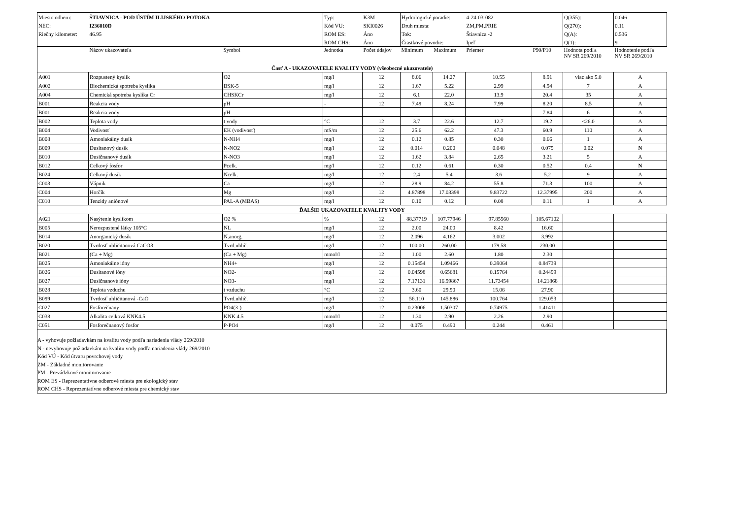| Miesto odberu: | ŠTIAVNICA - POD ÚSTÍM ILIJSKÉHO POTOKA | Typ: | K3M | Hydrologické poradie: | 4-24-03-082 | Q(355): | 0.046 |
| NEC: | I236010D | Kód VU: | SKI0026 | Druh miesta: | ZM,PM,PRIE | Q(270): | 0.11 |
| Riečny kilometer: | 46.95 | ROM ES: | Áno | Tok: | Štiavnica -2 | Q(A): | 0.536 |
| | | ROM CHS: | Áno | Čiastkové povodie: | Ipeľ | Q(1): | 9 |
| | Názov ukazovateľa | Symbol | Jednotka | Počet údajov | Minimum | Maximum | Priemer | P90/P10 | Hodnota podľa NV SR 269/2010 | Hodnotenie podľa NV SR 269/2010 |
| --- | --- | --- | --- | --- | --- | --- | --- | --- | --- | --- |
| Časť A - UKAZOVATELE KVALITY VODY (všeobecné ukazovatele) | | | | | | | | | | |
| A001 | Rozpustený kyslík | O2 | mg/l | 12 | 8.06 | 14.27 | 10.55 | 8.91 | viac ako 5.0 | A |
| A002 | Biochemická spotreba kyslíka | BSK-5 | mg/l | 12 | 1.67 | 5.22 | 2.99 | 4.94 | 7 | A |
| A004 | Chemická spotreba kyslíka Cr | CHSKCr | mg/l | 12 | 6.1 | 22.0 | 13.9 | 20.4 | 35 | A |
| B001 | Reakcia vody | pH | - | 12 | 7.49 | 8.24 | 7.99 | 8.20 | 8.5 | A |
| B001 | Reakcia vody | pH | - | | | | | 7.84 | 6 | A |
| B002 | Teplota vody | t vody | °C | 12 | 3.7 | 22.6 | 12.7 | 19.2 | <26.0 | A |
| B004 | Vodivosť | EK (vodivosť) | mS/m | 12 | 25.6 | 62.2 | 47.3 | 60.9 | 110 | A |
| B008 | Amoniakálny dusík | N-NH4 | mg/l | 12 | 0.12 | 0.85 | 0.30 | 0.66 | 1 | A |
| B009 | Dusitanový dusík | N-NO2 | mg/l | 12 | 0.014 | 0.200 | 0.048 | 0.075 | 0.02 | N |
| B010 | Dusičnanový dusík | N-NO3 | mg/l | 12 | 1.62 | 3.84 | 2.65 | 3.21 | 5 | A |
| B012 | Celkový fosfor | Pcelk. | mg/l | 12 | 0.12 | 0.61 | 0.30 | 0.52 | 0.4 | N |
| B024 | Celkový dusík | Ncelk. | mg/l | 12 | 2.4 | 5.4 | 3.6 | 5.2 | 9 | A |
| C003 | Vápnik | Ca | mg/l | 12 | 28.9 | 84.2 | 55.8 | 71.3 | 100 | A |
| C004 | Horčík | Mg | mg/l | 12 | 4.87898 | 17.03398 | 9.83722 | 12.37995 | 200 | A |
| C010 | Tenzidy aniónové | PAL-A (MBAS) | mg/l | 12 | 0.10 | 0.12 | 0.08 | 0.11 | 1 | A |
| ĎALŠIE UKAZOVATELE KVALITY VODY | | | | | | | | | | |
| A021 | Nasýtenie kyslíkom | O2 % | % | 12 | 88.37719 | 107.77946 | 97.85560 | 105.67102 | | |
| B005 | Nerozpustené látky 105°C | NL | mg/l | 12 | 2.00 | 24.00 | 8.42 | 16.60 | | |
| B014 | Anorganický dusík | N.anorg. | mg/l | 12 | 2.096 | 4.162 | 3.002 | 3.992 | | |
| B020 | Tvrdosť uhličitanová CaCO3 | Tvrd.uhlič. | mg/l | 12 | 100.00 | 260.00 | 179.58 | 230.00 | | |
| B021 | (Ca + Mg) | (Ca + Mg) | mmol/l | 12 | 1.00 | 2.60 | 1.80 | 2.30 | | |
| B025 | Amoniakálne ióny | NH4+ | mg/l | 12 | 0.15454 | 1.09466 | 0.39064 | 0.84739 | | |
| B026 | Dusitanové ióny | NO2- | mg/l | 12 | 0.04598 | 0.65681 | 0.15764 | 0.24499 | | |
| B027 | Dusičnanové ióny | NO3- | mg/l | 12 | 7.17131 | 16.99867 | 11.73454 | 14.21868 | | |
| B028 | Teplota vzduchu | t vzduchu | °C | 12 | 3.60 | 29.90 | 15.06 | 27.90 | | |
| B099 | Tvrdosť uhličitanová -CaO | Tvrd.uhlič. | mg/l | 12 | 56.110 | 145.886 | 100.764 | 129.053 | | |
| C027 | Fosforečnany | PO4(3-) | mg/l | 12 | 0.23006 | 1.50307 | 0.74975 | 1.41411 | | |
| C038 | Alkalita celková KNK4.5 | KNK 4.5 | mmol/l | 12 | 1.30 | 2.90 | 2.26 | 2.90 | | |
| C051 | Fosforečnanový fosfor | P-PO4 | mg/l | 12 | 0.075 | 0.490 | 0.244 | 0.461 | | |
A - vyhovuje požiadavkám na kvalitu vody podľa nariadenia vlády 269/2010
N - nevyhovuje požiadavkám na kvalitu vody podľa nariadenia vlády 269/2010
Kód VÚ - Kód útvaru povrchovej vody
ZM - Základné monitorovanie
PM - Prevádzkové monitorovanie
ROM ES - Reprezentatívne odberové miesta pre ekologický stav
ROM CHS - Reprezentatívne odberové miesta pre chemický stav